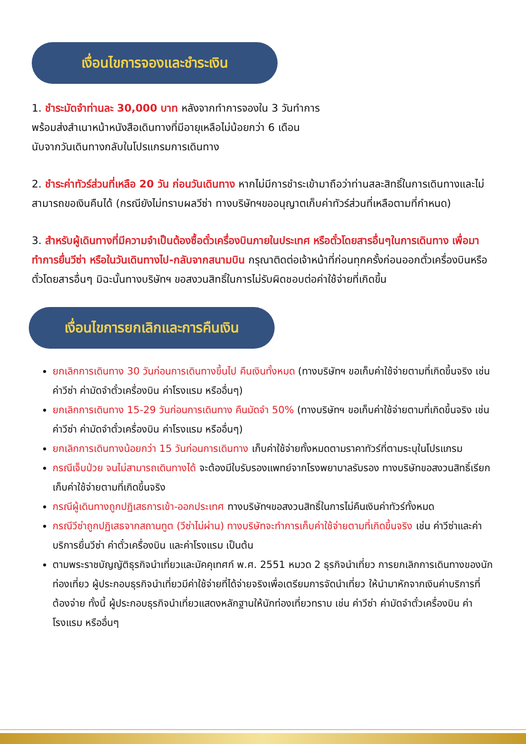เงื่อนไขการจองและชำระเงิน
1. ชำระมัดจำท่านละ 30,000 บาท หลังจากทำการจองใน 3 วันทำการ
พร้อมส่งสำเนาหน้าหนังสือเดินทางที่มีอายุเหลือไม่น้อยกว่า 6 เดือน
นับจากวันเดินทางกลับในโปรแกรมการเดินทาง
2. ชำระค่าทัวร์ส่วนที่เหลือ 20 วัน ก่อนวันเดินทาง หากไม่มีการชำระเข้ามาถือว่าท่านสละสิทธิ์ในการเดินทางและไม่สามารถขอเงินคืนได้ (กรณียังไม่ทราบผลวีซ่า ทางบริษัทฯขออนุญาตเก็บค่าทัวร์ส่วนที่เหลือตามที่กำหนด)
3. สำหรับผู้เดินทางที่มีความจำเป็นต้องซื้อตั๋วเครื่องบินภายในประเทศ หรือตั๋วโดยสารอื่นๆในการเดินทาง เพื่อมาทำการยื่นวีซ่า หรือในวันเดินทางไป-กลับจากสนามบิน กรุณาติดต่อเจ้าหน้าที่ก่อนทุกครั้งก่อนออกตั๋วเครื่องบินหรือตั๋วโดยสารอื่นๆ มิฉะนั้นทางบริษัทฯ ขอสงวนสิทธิ์ในการไม่รับผิดชอบต่อค่าใช้จ่ายที่เกิดขึ้น
เงื่อนไขการยกเลิกและการคืนเงิน
ยกเลิกการเดินทาง 30 วันก่อนการเดินทางขึ้นไป คืนเงินทั้งหมด (ทางบริษัทฯ ขอเก็บค่าใช้จ่ายตามที่เกิดขึ้นจริง เช่น ค่าวีซ่า ค่ามัดจำตั๋วเครื่องบิน ค่าโรงแรม หรืออื่นๆ)
ยกเลิกการเดินทาง 15-29 วันก่อนการเดินทาง คืนมัดจำ 50% (ทางบริษัทฯ ขอเก็บค่าใช้จ่ายตามที่เกิดขึ้นจริง เช่น ค่าวีซ่า ค่ามัดจำตั๋วเครื่องบิน ค่าโรงแรม หรืออื่นๆ)
ยกเลิกการเดินทางน้อยกว่า 15 วันก่อนการเดินทาง เก็บค่าใช้จ่ายทั้งหมดตามราคาทัวร์ที่ตามระบุในโปรแกรม
กรณีเจ็บป่วย จนไม่สามารถเดินทางได้ จะต้องมีใบรับรองแพทย์จากโรงพยาบาลรับรอง ทางบริษัทขอสงวนสิทธิ์เรียกเก็บค่าใช้จ่ายตามที่เกิดขึ้นจริง
กรณีผู้เดินทางถูกปฏิเสธการเข้า-ออกประเทศ ทางบริษัทฯขอสงวนสิทธิ์ในการไม่คืนเงินค่าทัวร์ทั้งหมด
กรณีวีซ่าถูกปฏิเสธจากสถานทูต (วีซ่าไม่ผ่าน) ทางบริษัทจะทำการเก็บค่าใช้จ่ายตามที่เกิดขึ้นจริง เช่น ค่าวีซ่าและค่าบริการยื่นวีซ่า ค่าตั๋วเครื่องบิน และค่าโรงแรม เป็นต้น
ตามพระราชบัญญัติธุรกิจนำเที่ยวและมัคคุเทศก์ พ.ศ. 2551 หมวด 2 ธุรกิจนำเที่ยว การยกเลิกการเดินทางของนักท่องเที่ยว ผู้ประกอบธุรกิจนำเที่ยวมีค่าใช้จ่ายที่ได้จ่ายจริงเพื่อเตรียมการจัดนำเที่ยว ให้นำมาหักจากเงินค่าบริการที่ต้องจ่าย ทั้งนี้ ผู้ประกอบธุรกิจนำเที่ยวแสดงหลักฐานให้นักท่องเที่ยวทราบ เช่น ค่าวีซ่า ค่ามัดจำตั๋วเครื่องบิน ค่าโรงแรม หรืออื่นๆ